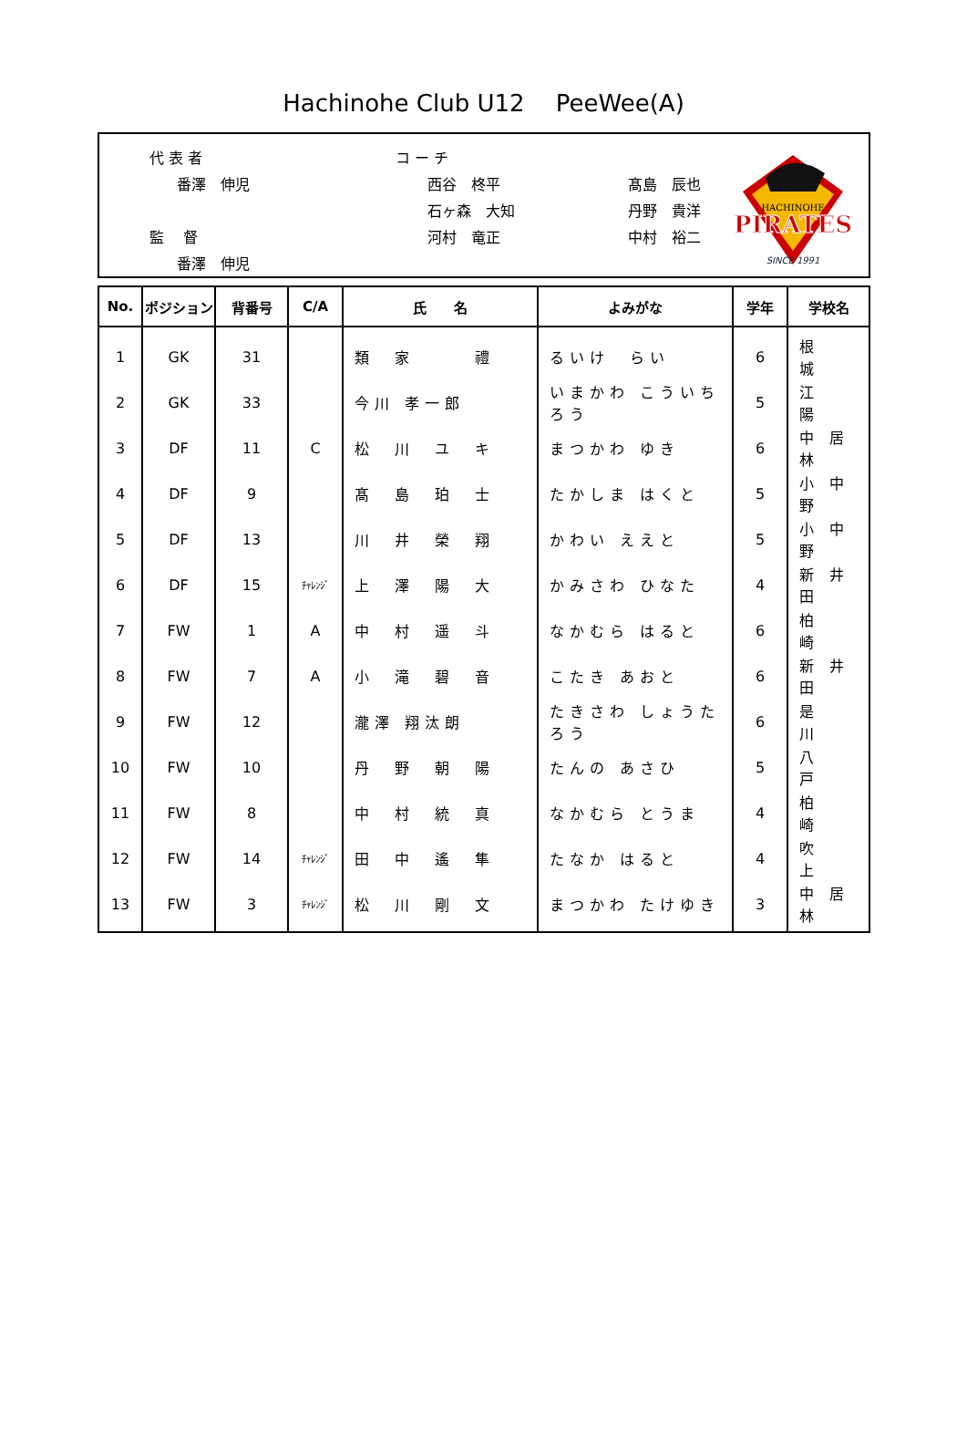Hachinohe Club U12　 PeeWee(A)
代 表 者
番澤　伸児
監　 督
番澤　伸児
コ ー チ
西谷　柊平
石ヶ森　大知
河村　竜正
髙島　辰也
丹野　貴洋
中村　裕二
PIRATES
HACHINOHE
SINCE 1991
| No. | ポジション | 背番号 | C/A | 氏 名 | よみがな | 学年 | 学校名 |
| --- | --- | --- | --- | --- | --- | --- | --- |
| 1 | GK | 31 | | 類 家 禮 | るいけ らい | 6 | 根 城 |
| 2 | GK | 33 | | 今川 孝一郎 | いまかわ こういちろう | 5 | 江 陽 |
| 3 | DF | 11 | C | 松 川 ユ キ | まつかわ ゆき | 6 | 中 居 林 |
| 4 | DF | 9 | | 髙 島 珀 士 | たかしま はくと | 5 | 小 中 野 |
| 5 | DF | 13 | | 川 井 榮 翔 | かわい ええと | 5 | 小 中 野 |
| 6 | DF | 15 | ﾁｬﾚﾝｼﾞ | 上 澤 陽 大 | かみさわ ひなた | 4 | 新 井 田 |
| 7 | FW | 1 | A | 中 村 遥 斗 | なかむら はると | 6 | 柏 崎 |
| 8 | FW | 7 | A | 小 滝 碧 音 | こたき あおと | 6 | 新 井 田 |
| 9 | FW | 12 | | 瀧澤 翔汰朗 | たきさわ しょうたろう | 6 | 是 川 |
| 10 | FW | 10 | | 丹 野 朝 陽 | たんの あさひ | 5 | 八 戸 |
| 11 | FW | 8 | | 中 村 統 真 | なかむら とうま | 4 | 柏 崎 |
| 12 | FW | 14 | ﾁｬﾚﾝｼﾞ | 田 中 遙 隼 | たなか はると | 4 | 吹 上 |
| 13 | FW | 3 | ﾁｬﾚﾝｼﾞ | 松 川 剛 文 | まつかわ たけゆき | 3 | 中 居 林 |